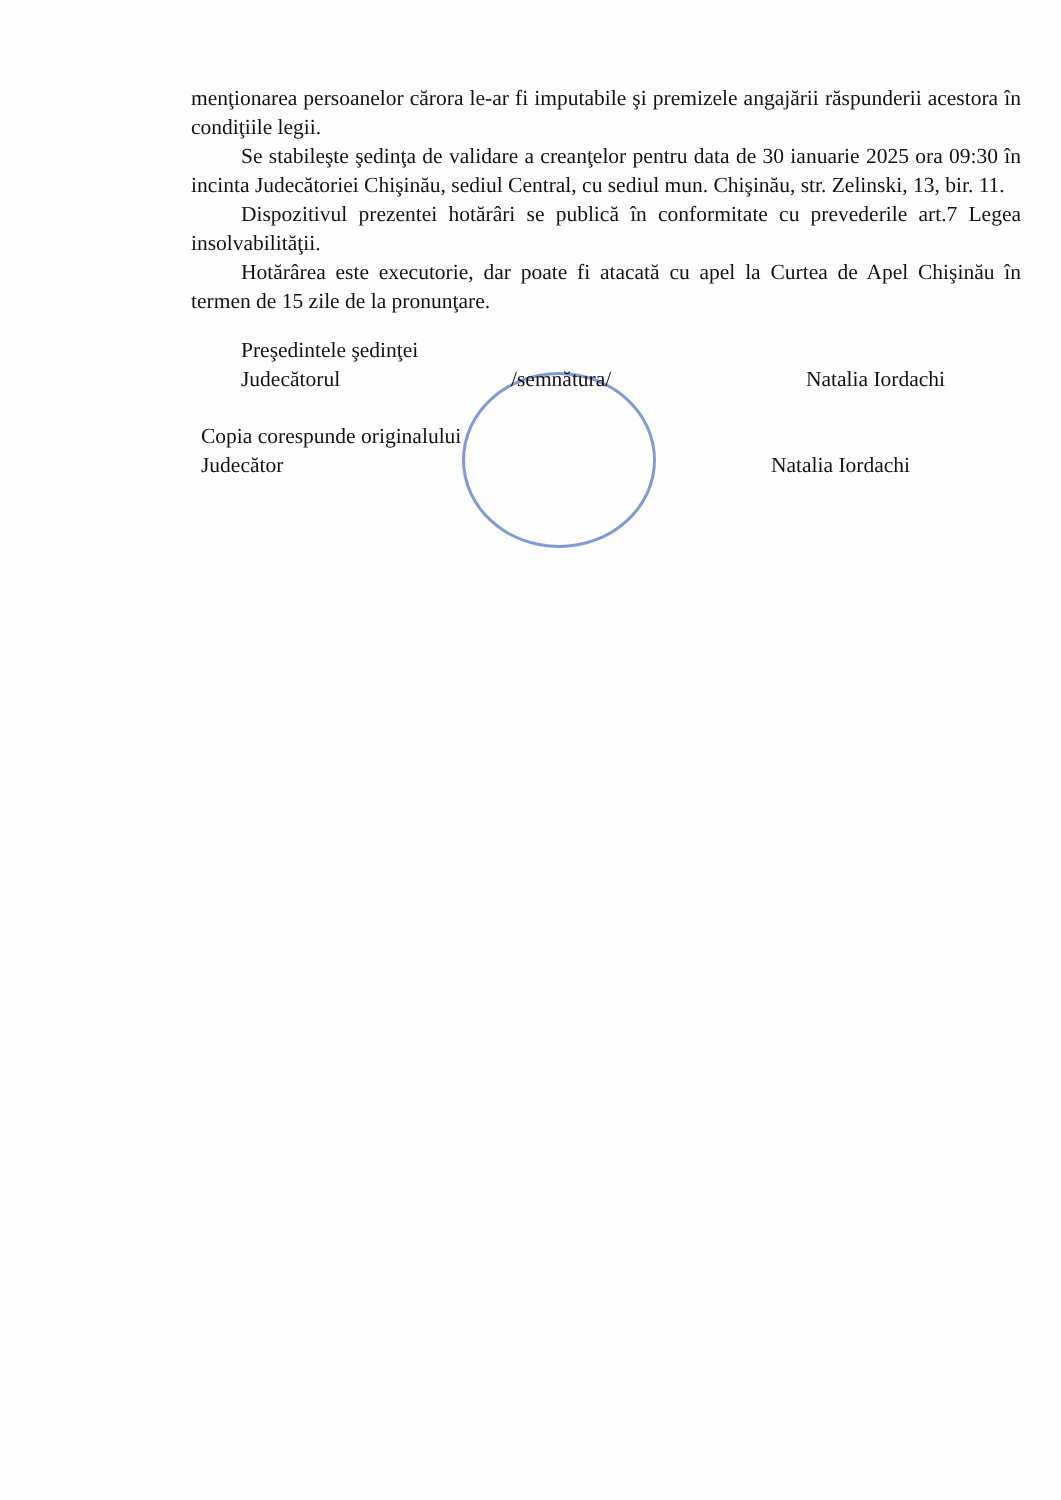menţionarea persoanelor cărora le-ar fi imputabile şi premizele angajării răspunderii acestora în condiţiile legii.
Se stabileşte şedinţa de validare a creanţelor pentru data de 30 ianuarie 2025 ora 09:30 în incinta Judecătoriei Chişinău, sediul Central, cu sediul mun. Chişinău, str. Zelinski, 13, bir. 11.
Dispozitivul prezentei hotărâri se publică în conformitate cu prevederile art.7 Legea insolvabilităţii.
Hotărârea este executorie, dar poate fi atacată cu apel la Curtea de Apel Chişinău în termen de 15 zile de la pronunţare.
Preşedintele şedinţei
Judecătorul /semnătura/ Natalia Iordachi
Copia corespunde originalului
Judecător Natalia Iordachi